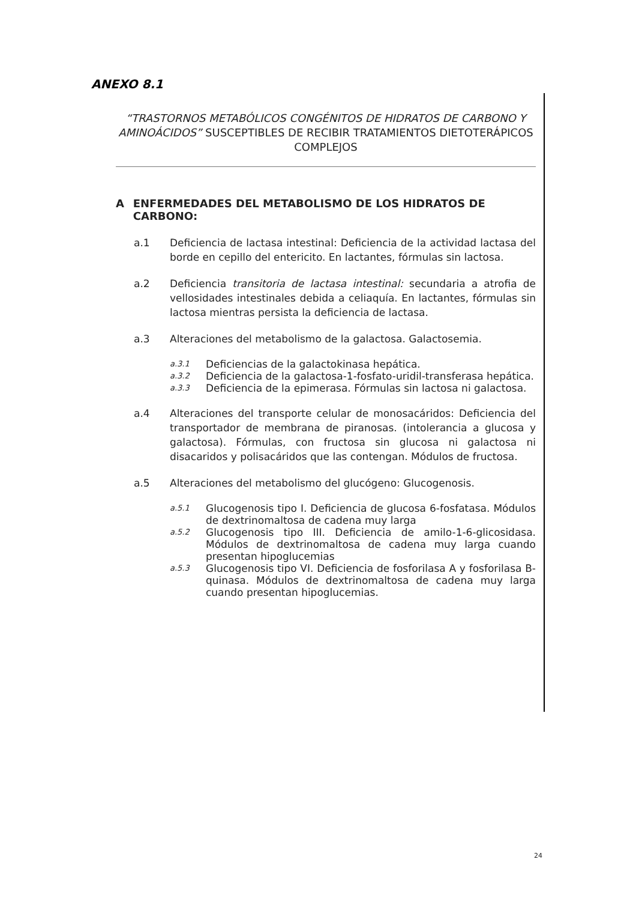ANEXO 8.1
“TRASTORNOS METABÓLICOS CONGÉNITOS DE HIDRATOS DE CARBONO Y AMINOÁCIDOS” SUSCEPTIBLES DE RECIBIR TRATAMIENTOS DIETOTERÁPICOS COMPLEJOS
A ENFERMEDADES DEL METABOLISMO DE LOS HIDRATOS DE CARBONO:
a.1 Deficiencia de lactasa intestinal: Deficiencia de la actividad lactasa del borde en cepillo del entericito. En lactantes, fórmulas sin lactosa.
a.2 Deficiencia transitoria de lactasa intestinal: secundaria a atrofia de vellosidades intestinales debida a celiaquía. En lactantes, fórmulas sin lactosa mientras persista la deficiencia de lactasa.
a.3 Alteraciones del metabolismo de la galactosa. Galactosemia.
a.3.1
Deficiencias de la galactokinasa hepática.
a.3.2
Deficiencia de la galactosa-1-fosfato-uridil-transferasa hepática.
a.3.3
Deficiencia de la epimerasa. Fórmulas sin lactosa ni galactosa.
a.4 Alteraciones del transporte celular de monosacáridos: Deficiencia del transportador de membrana de piranosas. (intolerancia a glucosa y galactosa). Fórmulas, con fructosa sin glucosa ni galactosa ni disacaridos y polisacáridos que las contengan. Módulos de fructosa.
a.5 Alteraciones del metabolismo del glucógeno: Glucogenosis.
a.5.1
Glucogenosis tipo I. Deficiencia de glucosa 6-fosfatasa. Módulos de dextrinomaltosa de cadena muy larga
a.5.2
Glucogenosis tipo III. Deficiencia de amilo-1-6-glicosidasa. Módulos de dextrinomaltosa de cadena muy larga cuando presentan hipoglucemias
a.5.3
Glucogenosis tipo VI. Deficiencia de fosforilasa A y fosforilasa B-quinasa. Módulos de dextrinomaltosa de cadena muy larga cuando presentan hipoglucemias.
24